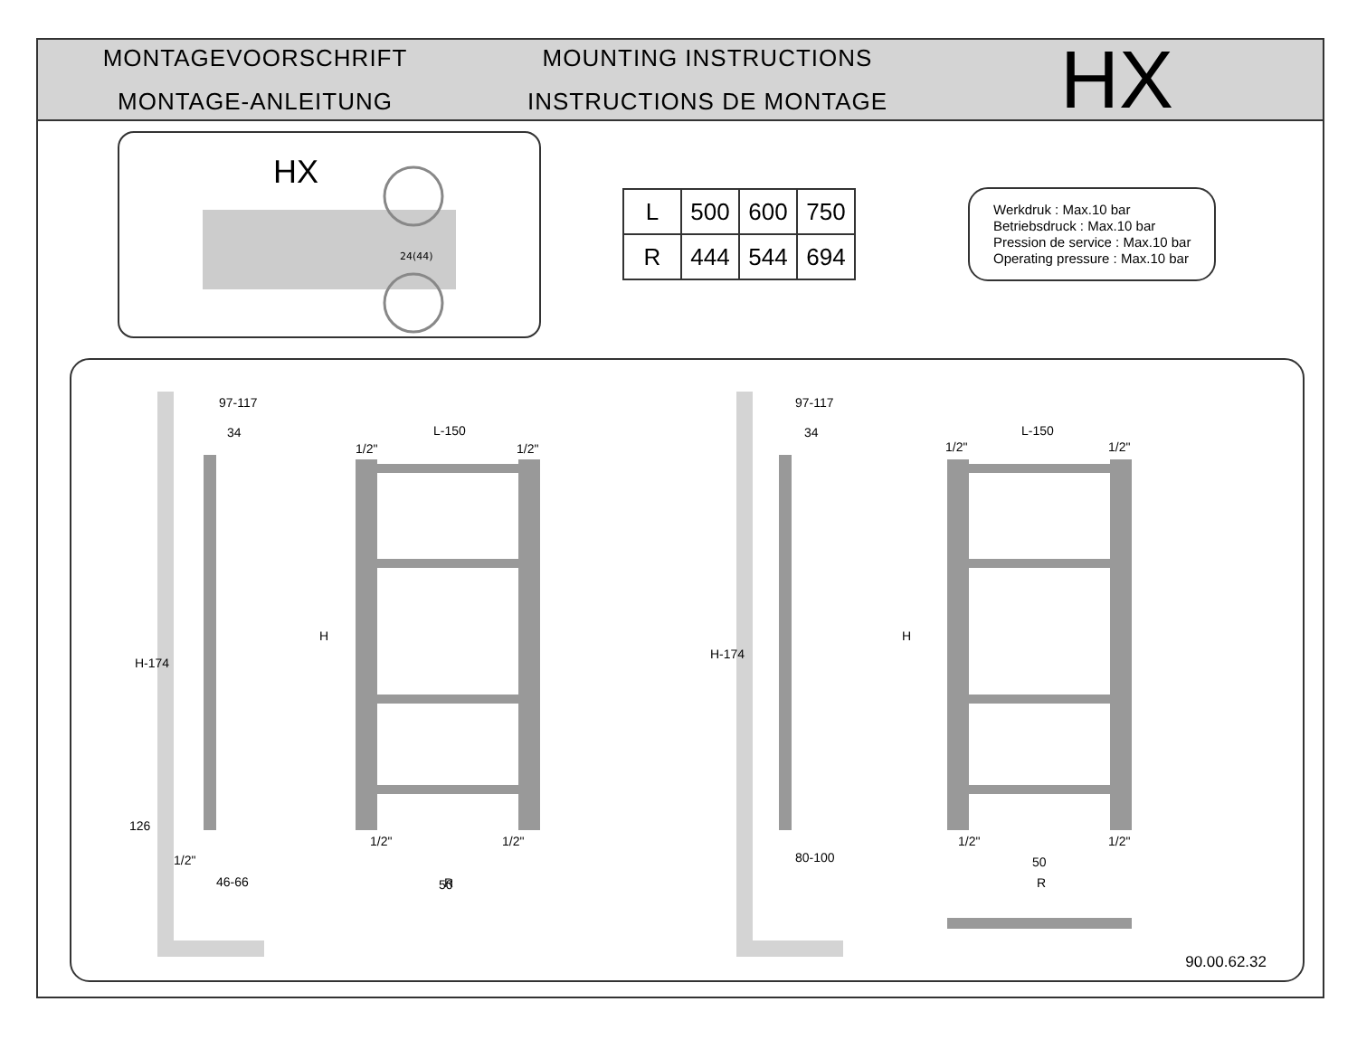MONTAGEVOORSCHRIFT
MONTAGE-ANLEITUNG
MOUNTING INSTRUCTIONS
INSTRUCTIONS DE MONTAGE
HX
HX
24(44)
| L | 500 | 600 | 750 |
| R | 444 | 544 | 694 |
Werkdruk : Max.10 bar
Betriebsdruck : Max.10 bar
Pression de service : Max.10 bar
Operating pressure : Max.10 bar
97-117
34
L-150
1/2"
1/2"
50
46-66
97-117
34
L-150
1/2"
1/2"
80-100
50
R
R
1/2"
1/2"
1/2"
1/2"
1/2"
H-174
126
H
H-174
H
90.00.62.32